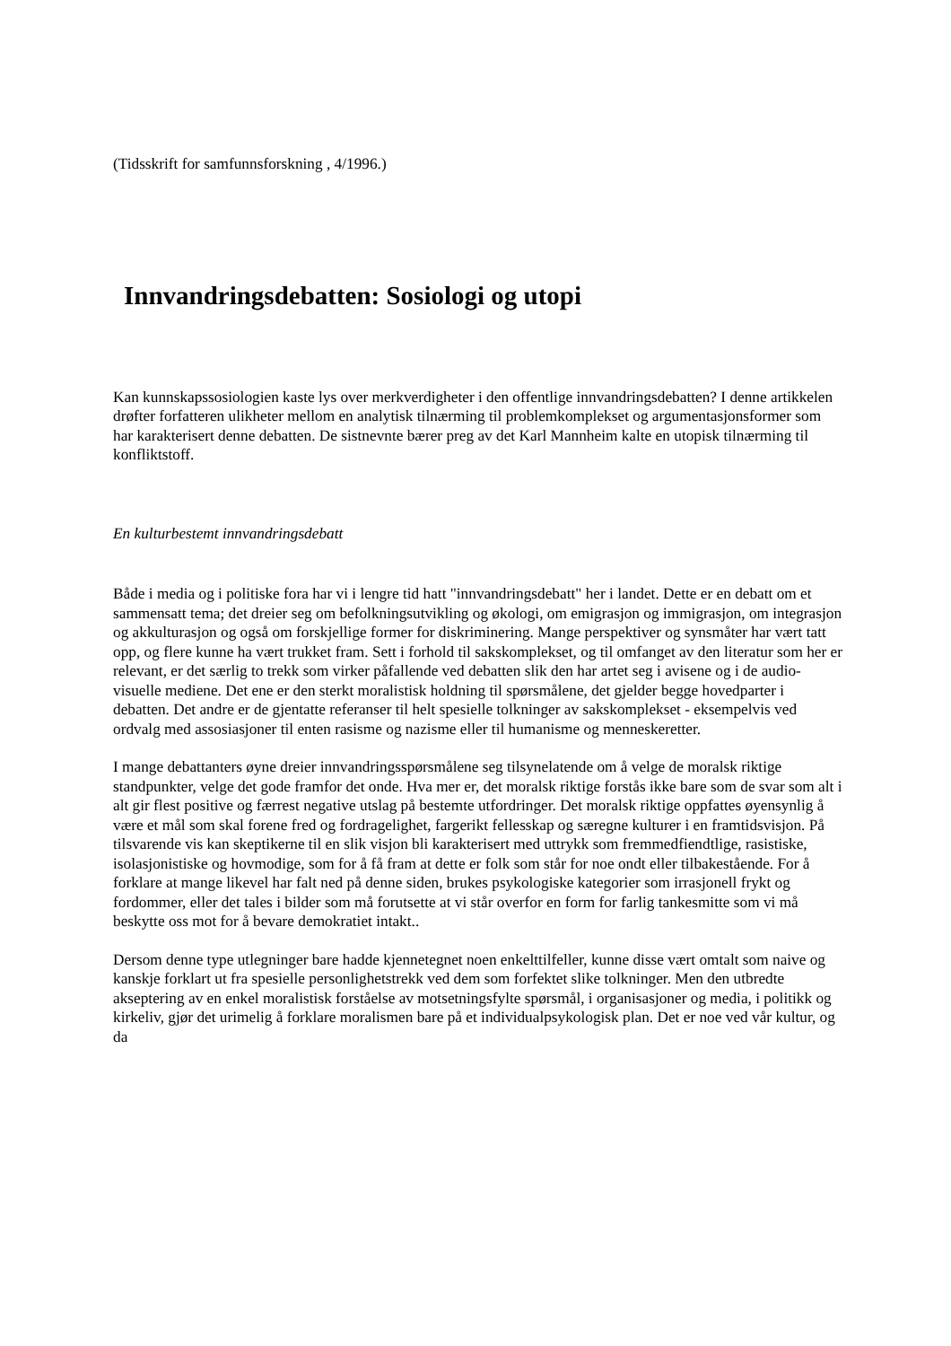(Tidsskrift for samfunnsforskning , 4/1996.)
Innvandringsdebatten: Sosiologi og utopi
Kan kunnskapssosiologien kaste lys over merkverdigheter i den offentlige innvandringsdebatten? I denne artikkelen drøfter forfatteren ulikheter mellom en analytisk tilnærming til problemkomplekset og argumentasjonsformer som har karakterisert denne debatten. De sistnevnte bærer preg av det Karl Mannheim kalte en utopisk tilnærming til konfliktstoff.
En kulturbestemt innvandringsdebatt
Både i media og i politiske fora har vi i lengre tid hatt "innvandringsdebatt" her i landet. Dette er en debatt om et sammensatt tema; det dreier seg om befolkningsutvikling og økologi, om emigrasjon og immigrasjon, om integrasjon og akkulturasjon og også om forskjellige former for diskriminering. Mange perspektiver og synsmåter har vært tatt opp, og flere kunne ha vært trukket fram. Sett i forhold til sakskomplekset, og til omfanget av den literatur som her er relevant, er det særlig to trekk som virker påfallende ved debatten slik den har artet seg i avisene og i de audio-visuelle mediene. Det ene er den sterkt moralistisk holdning til spørsmålene, det gjelder begge hovedparter i debatten. Det andre er de gjentatte referanser til helt spesielle tolkninger av sakskomplekset - eksempelvis ved ordvalg med assosiasjoner til enten rasisme og nazisme eller til humanisme og menneskeretter.
I mange debattanters øyne dreier innvandringsspørsmålene seg tilsynelatende om å velge de moralsk riktige standpunkter, velge det gode framfor det onde. Hva mer er, det moralsk riktige forstås ikke bare som de svar som alt i alt gir flest positive og færrest negative utslag på bestemte utfordringer. Det moralsk riktige oppfattes øyensynlig å være et mål som skal forene fred og fordragelighet, fargerikt fellesskap og særegne kulturer i en framtidsvisjon. På tilsvarende vis kan skeptikerne til en slik visjon bli karakterisert med uttrykk som fremmedfiendtlige, rasistiske, isolasjonistiske og hovmodige, som for å få fram at dette er folk som står for noe ondt eller tilbakestående. For å forklare at mange likevel har falt ned på denne siden, brukes psykologiske kategorier som irrasjonell frykt og fordommer, eller det tales i bilder som må forutsette at vi står overfor en form for farlig tankesmitte som vi må beskytte oss mot for å bevare demokratiet intakt..
Dersom denne type utlegninger bare hadde kjennetegnet noen enkelttilfeller, kunne disse vært omtalt som naive og kanskje forklart ut fra spesielle personlighetstrekk ved dem som forfektet slike tolkninger. Men den utbredte akseptering av en enkel moralistisk forståelse av motsetningsfylte spørsmål, i organisasjoner og media, i politikk og kirkeliv, gjør det urimelig å forklare moralismen bare på et individualpsykologisk plan. Det er noe ved vår kultur, og da